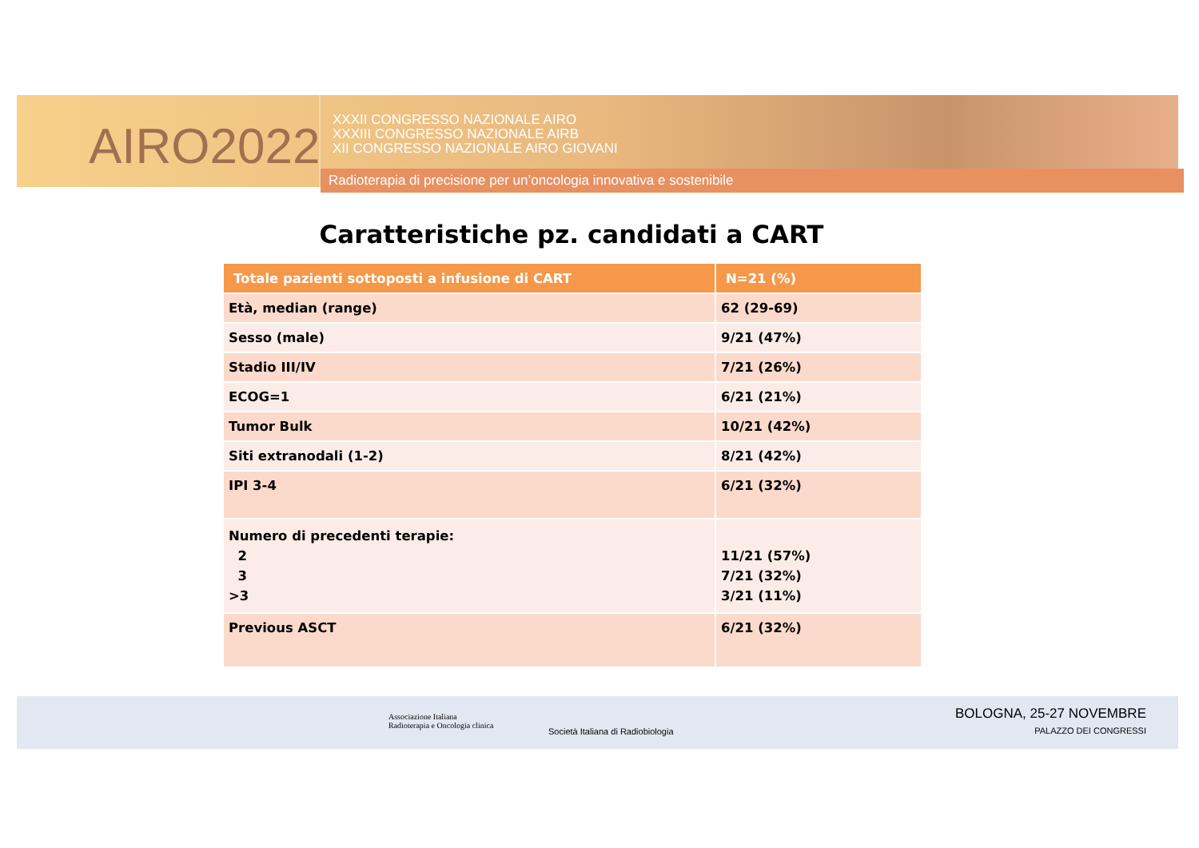AIRO2022
XXXII CONGRESSO NAZIONALE AIRO
XXXIII CONGRESSO NAZIONALE AIRB
XII CONGRESSO NAZIONALE AIRO GIOVANI
Radioterapia di precisione per un’oncologia innovativa e sostenibile
Caratteristiche pz. candidati a CART
| Totale pazienti sottoposti a infusione di CART | N=21 (%) |
| --- | --- |
| Età, median (range) | 62 (29-69) |
| Sesso (male) | 9/21 (47%) |
| Stadio III/IV | 7/21 (26%) |
| ECOG=1 | 6/21 (21%) |
| Tumor Bulk | 10/21 (42%) |
| Siti extranodali (1-2) | 8/21 (42%) |
| IPI 3-4 | 6/21 (32%) |
| Numero di precedenti terapie: 2 3 >3 | 11/21 (57%) 7/21 (32%) 3/21 (11%) |
| Previous ASCT | 6/21 (32%) |
Associazione Italiana
Radioterapia e Oncologia clinica
Società Italiana di Radiobiologia
BOLOGNA, 25-27 NOVEMBRE
PALAZZO DEI CONGRESSI